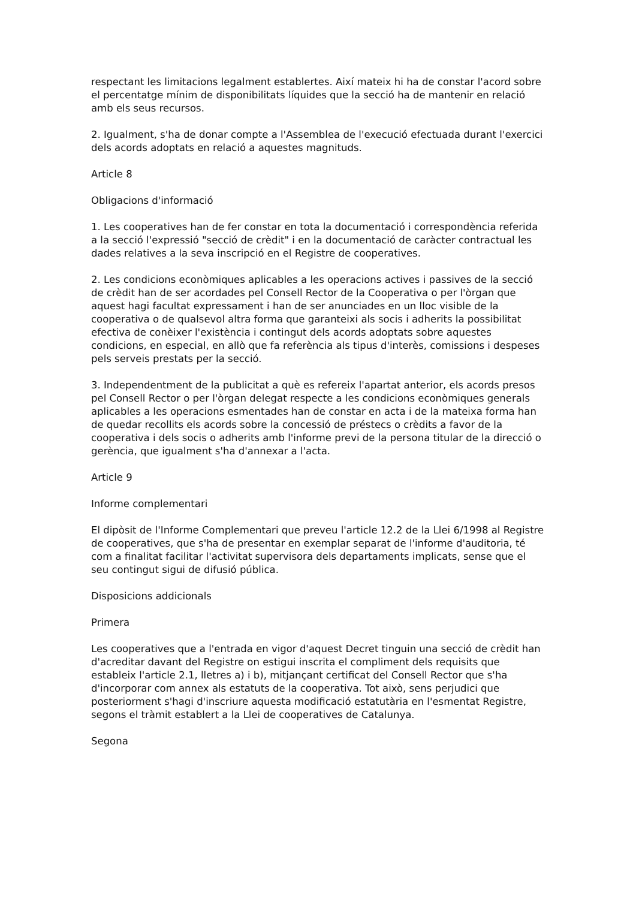respectant les limitacions legalment establertes. Així mateix hi ha de constar l'acord sobre el percentatge mínim de disponibilitats líquides que la secció ha de mantenir en relació amb els seus recursos.
2. Igualment, s'ha de donar compte a l'Assemblea de l'execució efectuada durant l'exercici dels acords adoptats en relació a aquestes magnituds.
Article 8
Obligacions d'informació
1. Les cooperatives han de fer constar en tota la documentació i correspondència referida a la secció l'expressió "secció de crèdit" i en la documentació de caràcter contractual les dades relatives a la seva inscripció en el Registre de cooperatives.
2. Les condicions econòmiques aplicables a les operacions actives i passives de la secció de crèdit han de ser acordades pel Consell Rector de la Cooperativa o per l'òrgan que aquest hagi facultat expressament i han de ser anunciades en un lloc visible de la cooperativa o de qualsevol altra forma que garanteixi als socis i adherits la possibilitat efectiva de conèixer l'existència i contingut dels acords adoptats sobre aquestes condicions, en especial, en allò que fa referència als tipus d'interès, comissions i despeses pels serveis prestats per la secció.
3. Independentment de la publicitat a què es refereix l'apartat anterior, els acords presos pel Consell Rector o per l'òrgan delegat respecte a les condicions econòmiques generals aplicables a les operacions esmentades han de constar en acta i de la mateixa forma han de quedar recollits els acords sobre la concessió de préstecs o crèdits a favor de la cooperativa i dels socis o adherits amb l'informe previ de la persona titular de la direcció o gerència, que igualment s'ha d'annexar a l'acta.
Article 9
Informe complementari
El dipòsit de l'Informe Complementari que preveu l'article 12.2 de la Llei 6/1998 al Registre de cooperatives, que s'ha de presentar en exemplar separat de l'informe d'auditoria, té com a finalitat facilitar l'activitat supervisora dels departaments implicats, sense que el seu contingut sigui de difusió pública.
Disposicions addicionals
Primera
Les cooperatives que a l'entrada en vigor d'aquest Decret tinguin una secció de crèdit han d'acreditar davant del Registre on estigui inscrita el compliment dels requisits que estableix l'article 2.1, lletres a) i b), mitjançant certificat del Consell Rector que s'ha d'incorporar com annex als estatuts de la cooperativa. Tot això, sens perjudici que posteriorment s'hagi d'inscriure aquesta modificació estatutària en l'esmentat Registre, segons el tràmit establert a la Llei de cooperatives de Catalunya.
Segona